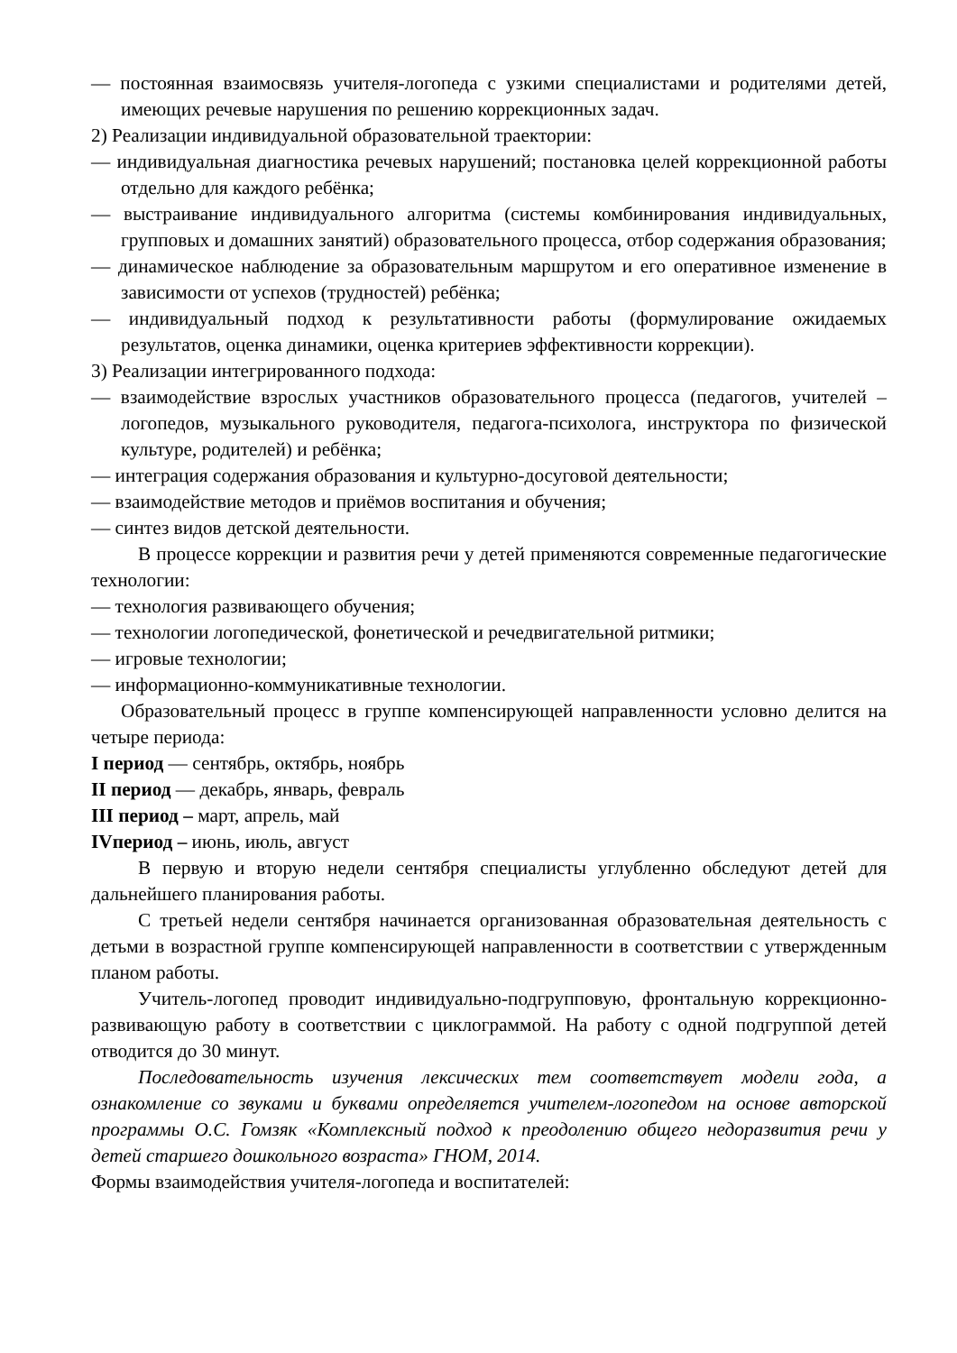— постоянная взаимосвязь учителя-логопеда с узкими специалистами и родителями детей, имеющих речевые нарушения по решению коррекционных задач.
2) Реализации индивидуальной образовательной траектории:
— индивидуальная диагностика речевых нарушений; постановка целей коррекционной работы отдельно для каждого ребёнка;
— выстраивание индивидуального алгоритма (системы комбинирования индивидуальных, групповых и домашних занятий) образовательного процесса, отбор содержания образования;
— динамическое наблюдение за образовательным маршрутом и его оперативное изменение в зависимости от успехов (трудностей) ребёнка;
— индивидуальный подход к результативности работы (формулирование ожидаемых результатов, оценка динамики, оценка критериев эффективности коррекции).
3) Реализации интегрированного подхода:
— взаимодействие взрослых участников образовательного процесса (педагогов, учителей – логопедов, музыкального руководителя, педагога-психолога, инструктора по физической культуре, родителей) и ребёнка;
— интеграция содержания образования и культурно-досуговой деятельности;
— взаимодействие методов и приёмов воспитания и обучения;
— синтез видов детской деятельности.
В процессе коррекции и развития речи у детей применяются современные педагогические технологии:
— технология развивающего обучения;
— технологии логопедической, фонетической и речедвигательной ритмики;
— игровые технологии;
— информационно-коммуникативные технологии.
Образовательный процесс в группе компенсирующей направленности условно делится на четыре периода:
I период — сентябрь, октябрь, ноябрь
II период — декабрь, январь, февраль
III период – март, апрель, май
IVпериод – июнь, июль, август
В первую и вторую недели сентября специалисты углубленно обследуют детей для дальнейшего планирования работы.
С третьей недели сентября начинается организованная образовательная деятельность с детьми в возрастной группе компенсирующей направленности в соответствии с утвержденным планом работы.
Учитель-логопед проводит индивидуально-подгрупповую, фронтальную коррекционно-развивающую работу в соответствии с циклограммой. На работу с одной подгруппой детей отводится до 30 минут.
Последовательность изучения лексических тем соответствует модели года, а ознакомление со звуками и буквами определяется учителем-логопедом на основе авторской программы О.С. Гомзяк «Комплексный подход к преодолению общего недоразвития речи у детей старшего дошкольного возраста» ГНОМ, 2014.
Формы взаимодействия учителя-логопеда и воспитателей: